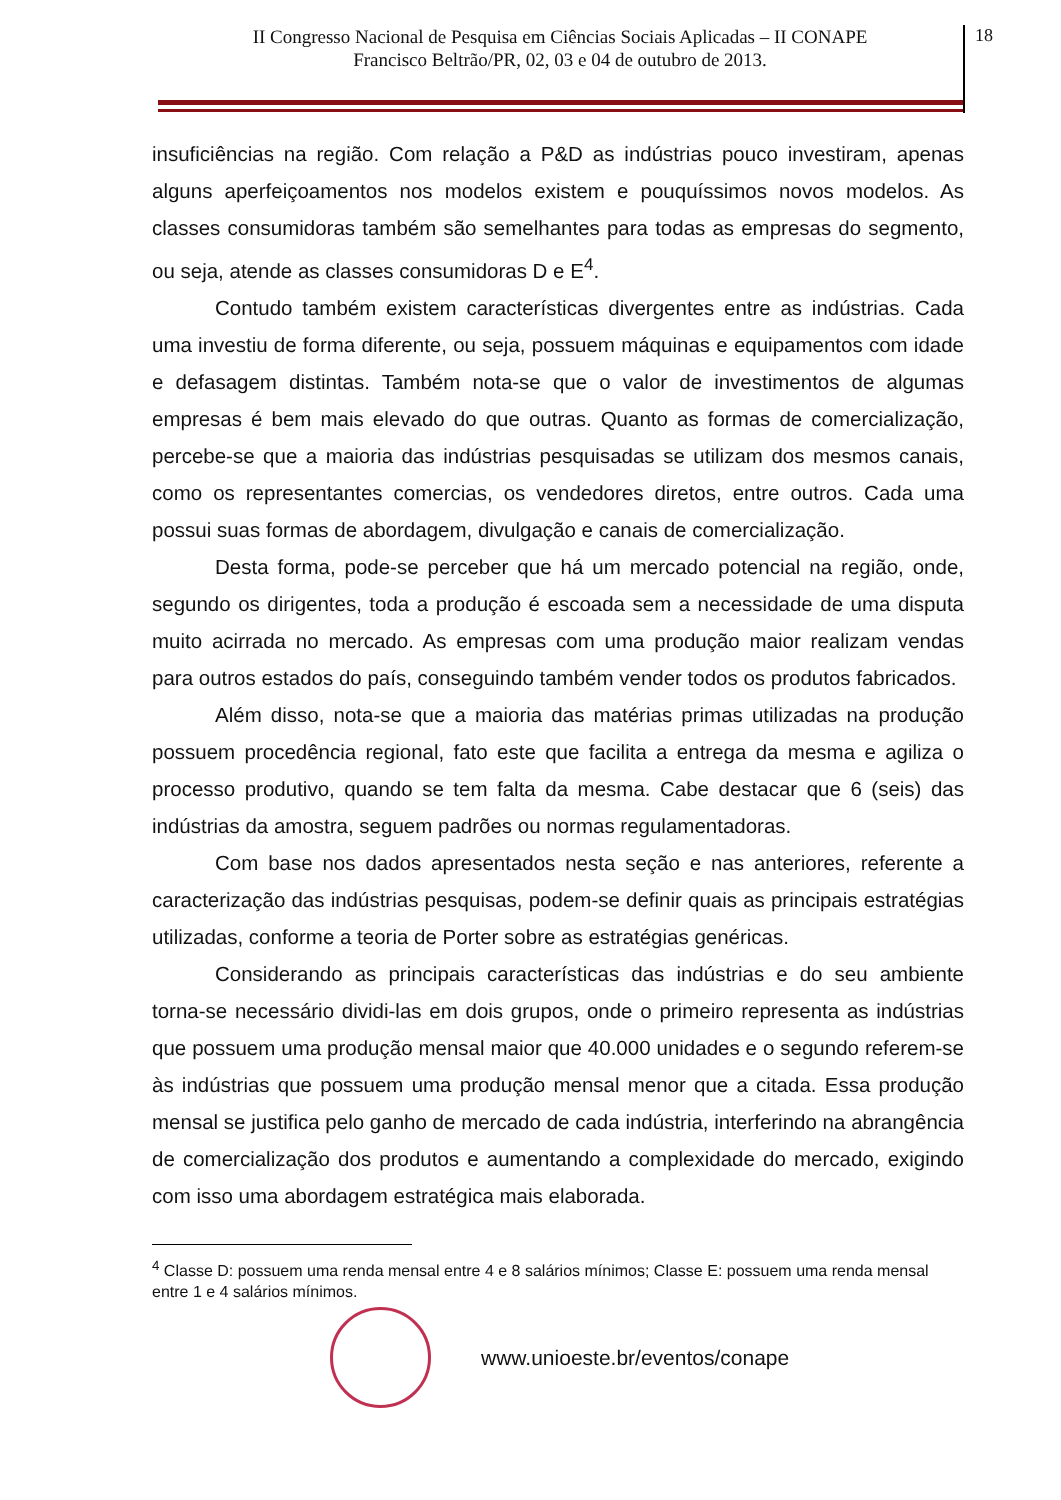II Congresso Nacional de Pesquisa em Ciências Sociais Aplicadas – II CONAPE
Francisco Beltrão/PR, 02, 03 e 04 de outubro de 2013.
18
insuficiências na região. Com relação a P&D as indústrias pouco investiram, apenas alguns aperfeiçoamentos nos modelos existem e pouquíssimos novos modelos. As classes consumidoras também são semelhantes para todas as empresas do segmento, ou seja, atende as classes consumidoras D e E<sup>4</sup>.
Contudo também existem características divergentes entre as indústrias. Cada uma investiu de forma diferente, ou seja, possuem máquinas e equipamentos com idade e defasagem distintas. Também nota-se que o valor de investimentos de algumas empresas é bem mais elevado do que outras. Quanto as formas de comercialização, percebe-se que a maioria das indústrias pesquisadas se utilizam dos mesmos canais, como os representantes comercias, os vendedores diretos, entre outros. Cada uma possui suas formas de abordagem, divulgação e canais de comercialização.
Desta forma, pode-se perceber que há um mercado potencial na região, onde, segundo os dirigentes, toda a produção é escoada sem a necessidade de uma disputa muito acirrada no mercado. As empresas com uma produção maior realizam vendas para outros estados do país, conseguindo também vender todos os produtos fabricados.
Além disso, nota-se que a maioria das matérias primas utilizadas na produção possuem procedência regional, fato este que facilita a entrega da mesma e agiliza o processo produtivo, quando se tem falta da mesma. Cabe destacar que 6 (seis) das indústrias da amostra, seguem padrões ou normas regulamentadoras.
Com base nos dados apresentados nesta seção e nas anteriores, referente a caracterização das indústrias pesquisas, podem-se definir quais as principais estratégias utilizadas, conforme a teoria de Porter sobre as estratégias genéricas.
Considerando as principais características das indústrias e do seu ambiente torna-se necessário dividi-las em dois grupos, onde o primeiro representa as indústrias que possuem uma produção mensal maior que 40.000 unidades e o segundo referem-se às indústrias que possuem uma produção mensal menor que a citada. Essa produção mensal se justifica pelo ganho de mercado de cada indústria, interferindo na abrangência de comercialização dos produtos e aumentando a complexidade do mercado, exigindo com isso uma abordagem estratégica mais elaborada.
<sup>4</sup> Classe D: possuem uma renda mensal entre 4 e 8 salários mínimos; Classe E: possuem uma renda mensal entre 1 e 4 salários mínimos.
www.unioeste.br/eventos/conape